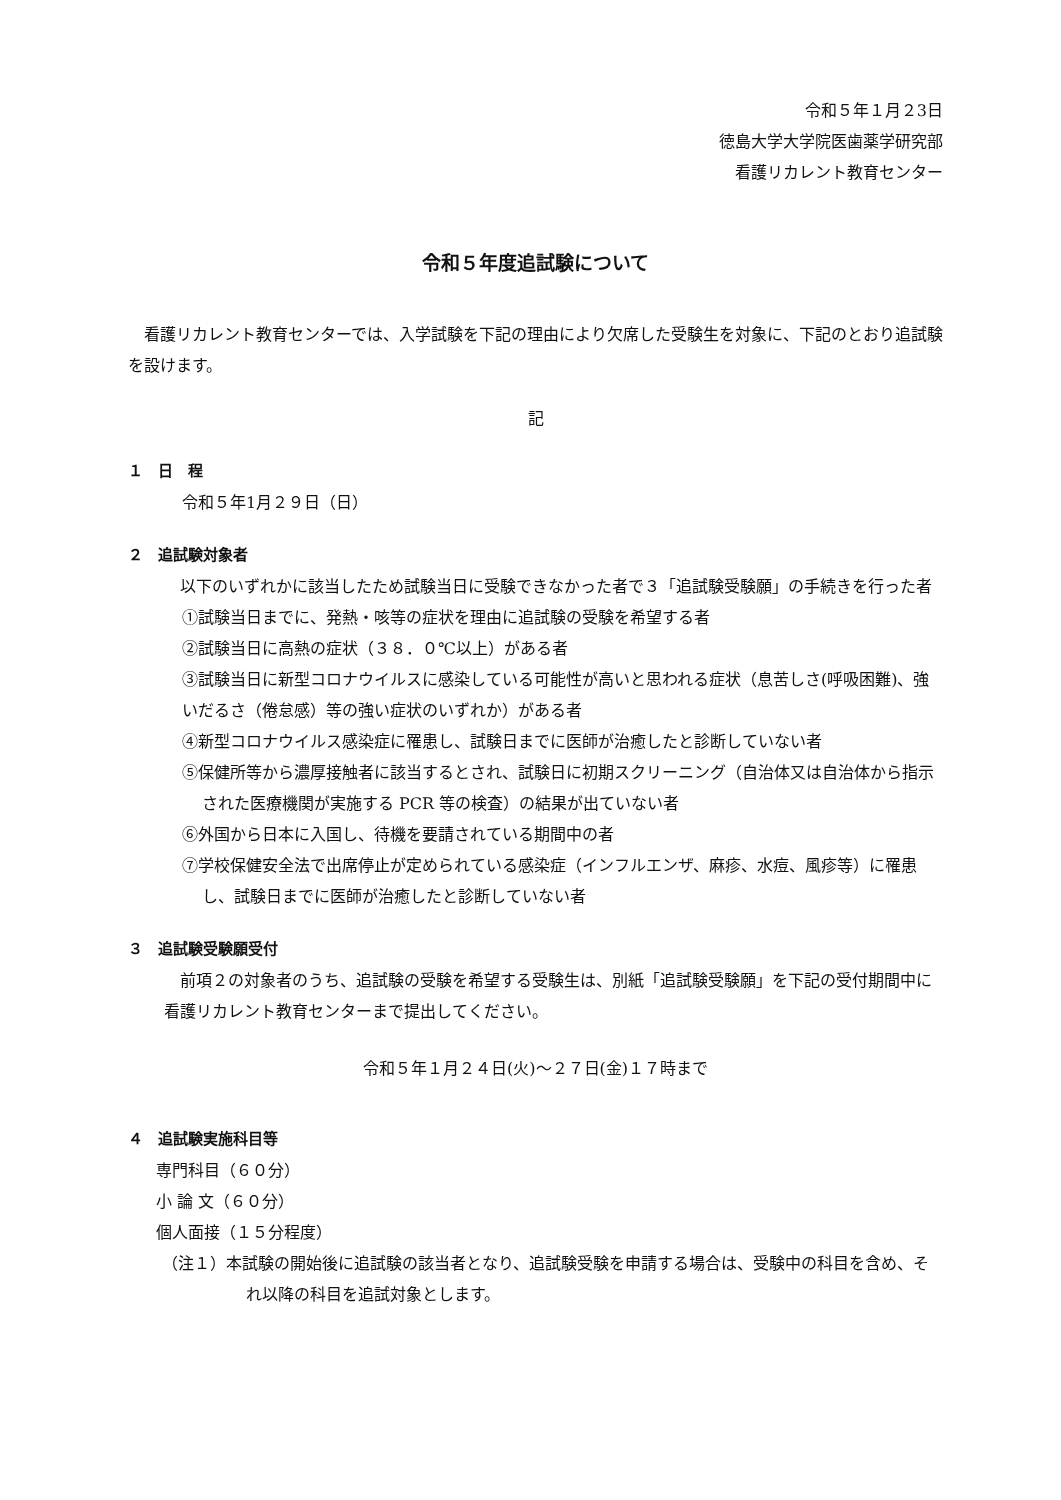令和５年１月２3日
徳島大学大学院医歯薬学研究部
看護リカレント教育センター
令和５年度追試験について
　看護リカレント教育センターでは、入学試験を下記の理由により欠席した受験生を対象に、下記のとおり追試験を設けます。
記
１　日　程
令和５年1月２９日（日）
２　追試験対象者
　以下のいずれかに該当したため試験当日に受験できなかった者で３「追試験受験願」の手続きを行った者
①試験当日までに、発熱・咳等の症状を理由に追試験の受験を希望する者
②試験当日に高熱の症状（３８．０℃以上）がある者
③試験当日に新型コロナウイルスに感染している可能性が高いと思われる症状（息苦しさ(呼吸困難)、強いだるさ（倦怠感）等の強い症状のいずれか）がある者
④新型コロナウイルス感染症に罹患し、試験日までに医師が治癒したと診断していない者
⑤保健所等から濃厚接触者に該当するとされ、試験日に初期スクリーニング（自治体又は自治体から指示された医療機関が実施する PCR 等の検査）の結果が出ていない者
⑥外国から日本に入国し、待機を要請されている期間中の者
⑦学校保健安全法で出席停止が定められている感染症（インフルエンザ、麻疹、水痘、風疹等）に罹患し、試験日までに医師が治癒したと診断していない者
３　追試験受験願受付
　前項２の対象者のうち、追試験の受験を希望する受験生は、別紙「追試験受験願」を下記の受付期間中に看護リカレント教育センターまで提出してください。
令和５年１月２４日(火)～２７日(金)１７時まで
４　追試験実施科目等
専門科目（６０分）
小 論 文（６０分）
個人面接（１５分程度）
（注１）本試験の開始後に追試験の該当者となり、追試験受験を申請する場合は、受験中の科目を含め、それ以降の科目を追試対象とします。